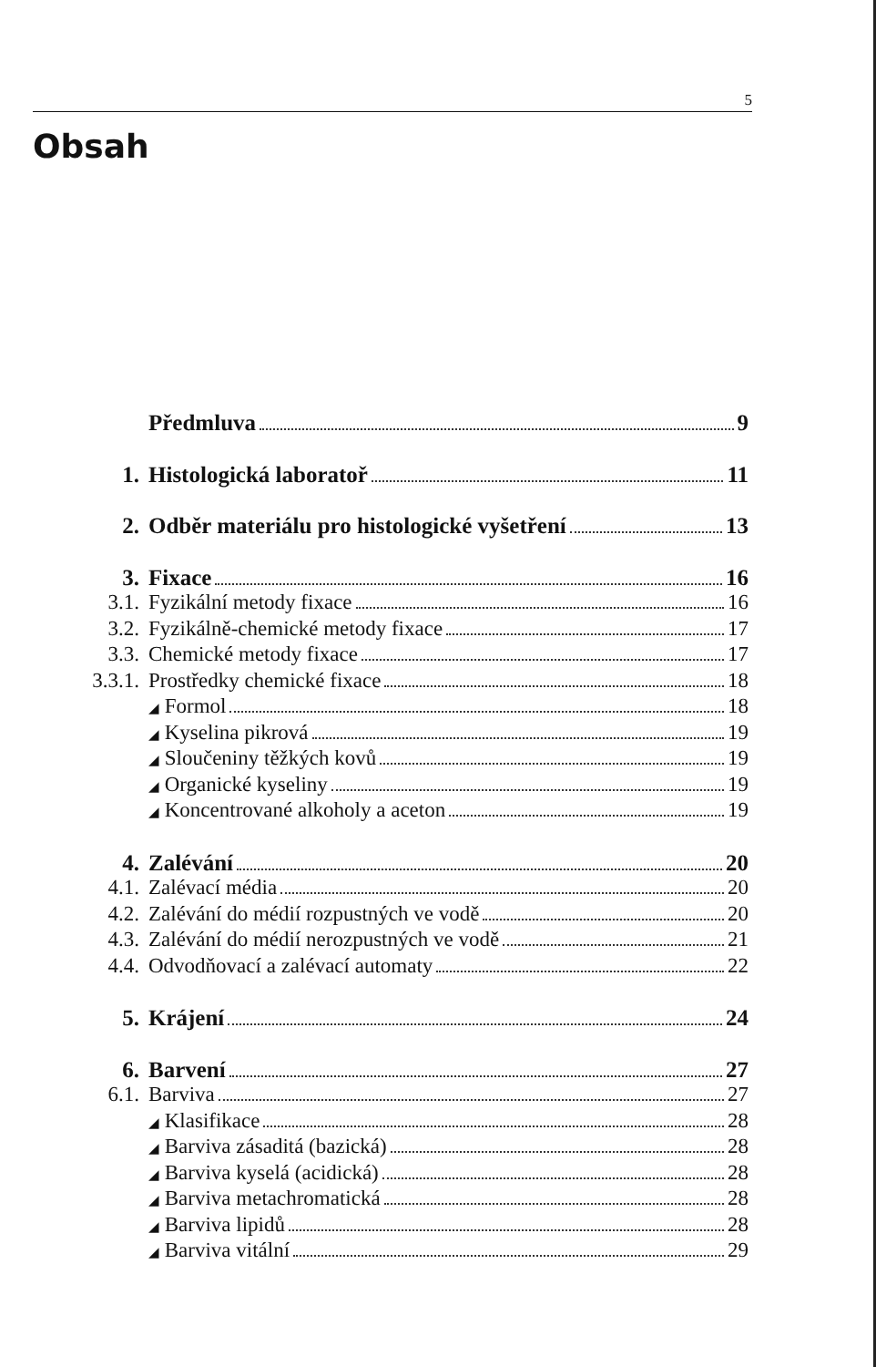5
Obsah
Předmluva 9
1. Histologická laboratoř 11
2. Odběr materiálu pro histologické vyšetření 13
3. Fixace 16
3.1. Fyzikální metody fixace 16
3.2. Fyzikálně-chemické metody fixace 17
3.3. Chemické metody fixace 17
3.3.1. Prostředky chemické fixace 18
◢ Formol 18
◢ Kyselina pikrová 19
◢ Sloučeniny těžkých kovů 19
◢ Organické kyseliny 19
◢ Koncentrované alkoholy a aceton 19
4. Zalévání 20
4.1. Zalévací média 20
4.2. Zalévání do médií rozpustných ve vodě 20
4.3. Zalévání do médií nerozpustných ve vodě 21
4.4. Odvodňovací a zalévací automaty 22
5. Krájení 24
6. Barvení 27
6.1. Barviva 27
◢ Klasifikace 28
◢ Barviva zásaditá (bazická) 28
◢ Barviva kyselá (acidická) 28
◢ Barviva metachromatická 28
◢ Barviva lipidů 28
◢ Barviva vitální 29